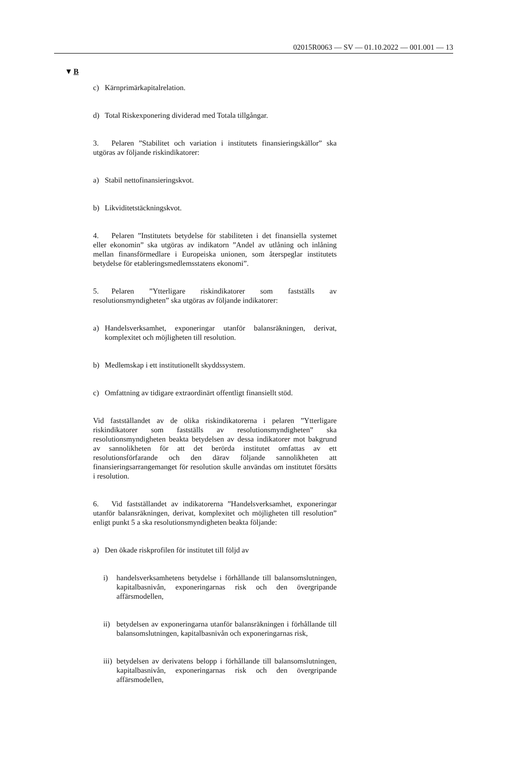02015R0063 — SV — 01.10.2022 — 001.001 — 13
▼B
c) Kärnprimärkapitalrelation.
d) Total Riskexponering dividerad med Totala tillgångar.
3. Pelaren ”Stabilitet och variation i institutets finansieringskällor” ska utgöras av följande riskindikatorer:
a) Stabil nettofinansieringskvot.
b) Likviditetstäckningskvot.
4. Pelaren ”Institutets betydelse för stabiliteten i det finansiella systemet eller ekonomin” ska utgöras av indikatorn ”Andel av utlåning och inlåning mellan finansförmedlare i Europeiska unionen, som återspeglar institutets betydelse för etableringsmedlemsstatens ekonomi”.
5. Pelaren ”Ytterligare riskindikatorer som fastställs av resolutionsmyndigheten” ska utgöras av följande indikatorer:
a) Handelsverksamhet, exponeringar utanför balansräkningen, derivat, komplexitet och möjligheten till resolution.
b) Medlemskap i ett institutionellt skyddssystem.
c) Omfattning av tidigare extraordinärt offentligt finansiellt stöd.
Vid fastställandet av de olika riskindikatorerna i pelaren ”Ytterligare riskindikatorer som fastställs av resolutionsmyndigheten” ska resolutionsmyndigheten beakta betydelsen av dessa indikatorer mot bakgrund av sannolikheten för att det berörda institutet omfattas av ett resolutionsförfarande och den därav följande sannolikheten att finansieringsarrangemanget för resolution skulle användas om institutet försätts i resolution.
6. Vid fastställandet av indikatorerna ”Handelsverksamhet, exponeringar utanför balansräkningen, derivat, komplexitet och möjligheten till resolution” enligt punkt 5 a ska resolutionsmyndigheten beakta följande:
a) Den ökade riskprofilen för institutet till följd av
i) handelsverksamhetens betydelse i förhållande till balansomslutningen, kapitalbasnivån, exponeringarnas risk och den övergripande affärsmodellen,
ii) betydelsen av exponeringarna utanför balansräkningen i förhållande till balansomslutningen, kapitalbasnivån och exponeringarnas risk,
iii) betydelsen av derivatens belopp i förhållande till balansomslutningen, kapitalbasnivån, exponeringarnas risk och den övergripande affärsmodellen,